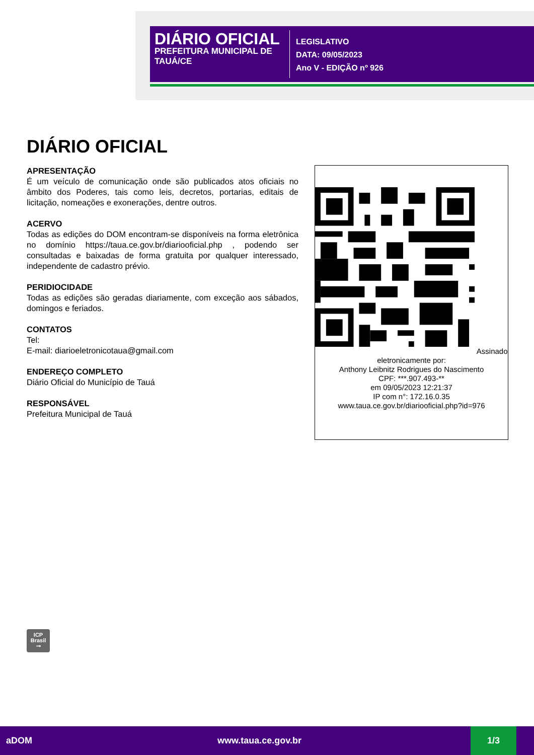DIÁRIO OFICIAL
PREFEITURA MUNICIPAL DE TAUÁ/CE
LEGISLATIVO
DATA: 09/05/2023
Ano V - EDIÇÃO nº 926
DIÁRIO OFICIAL
APRESENTAÇÃO
É um veículo de comunicação onde são publicados atos oficiais no âmbito dos Poderes, tais como leis, decretos, portarias, editais de licitação, nomeações e exonerações, dentre outros.
ACERVO
Todas as edições do DOM encontram-se disponíveis na forma eletrônica no domínio https://taua.ce.gov.br/diariooficial.php , podendo ser consultadas e baixadas de forma gratuita por qualquer interessado, independente de cadastro prévio.
PERIDIOCIDADE
Todas as edições são geradas diariamente, com exceção aos sábados, domingos e feriados.
CONTATOS
Tel:
E-mail: diarioeletronicotaua@gmail.com
ENDEREÇO COMPLETO
Diário Oficial do Município de Tauá
RESPONSÁVEL
Prefeitura Municipal de Tauá
Assinado eletronicamente por:
Anthony Leibnitz Rodrigues do Nascimento
CPF: ***.907.493-**
em 09/05/2023 12:21:37
IP com n°: 172.16.0.35
www.taua.ce.gov.br/diariooficial.php?id=976
ICP
Brasil
⊸
aDOM www.taua.ce.gov.br 1/3